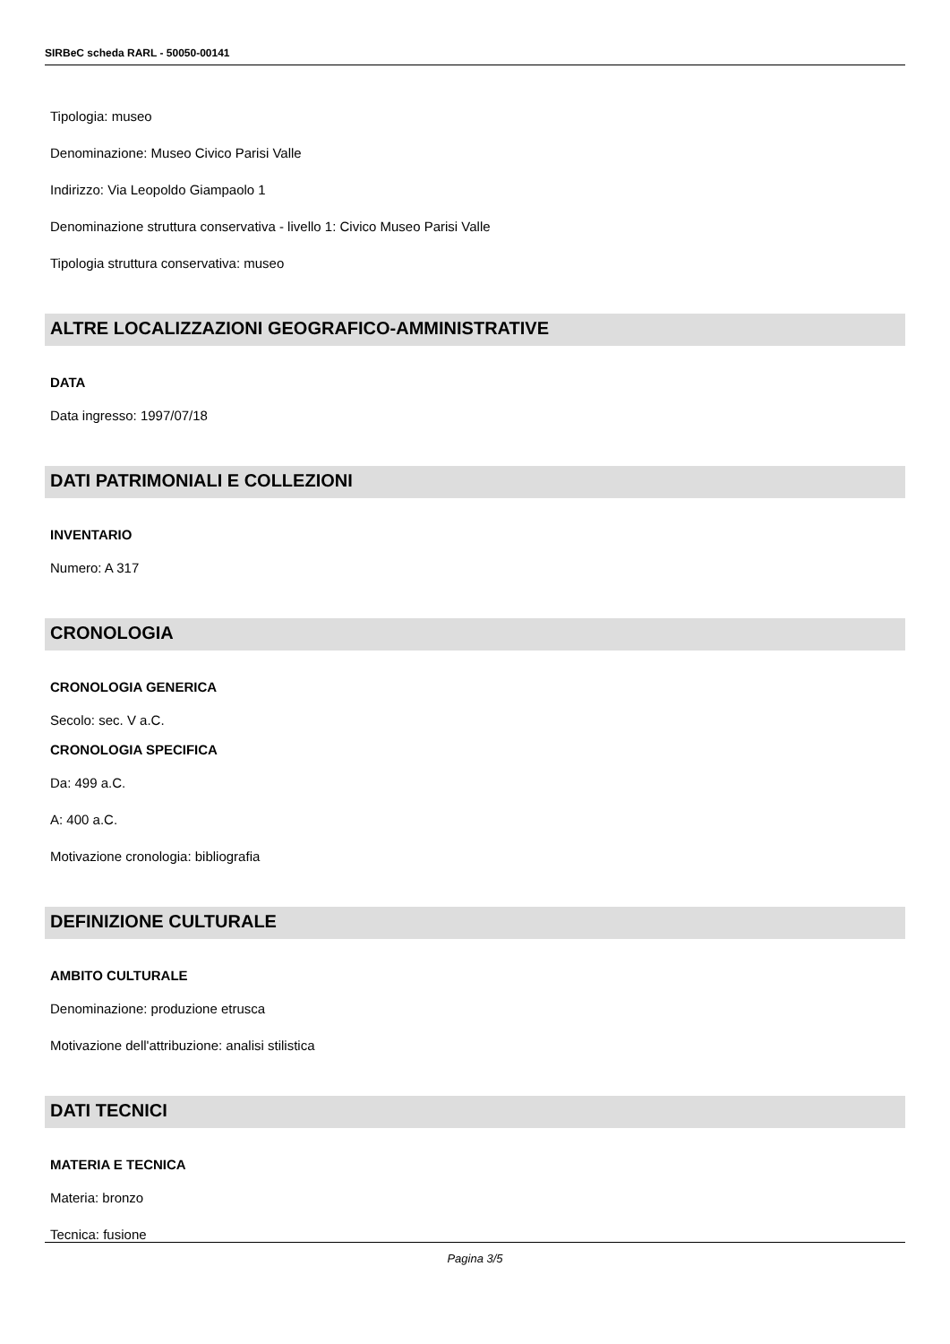SIRBeC scheda RARL - 50050-00141
Tipologia: museo
Denominazione: Museo Civico Parisi Valle
Indirizzo: Via Leopoldo Giampaolo 1
Denominazione struttura conservativa - livello 1: Civico Museo Parisi Valle
Tipologia struttura conservativa: museo
ALTRE LOCALIZZAZIONI GEOGRAFICO-AMMINISTRATIVE
DATA
Data ingresso: 1997/07/18
DATI PATRIMONIALI E COLLEZIONI
INVENTARIO
Numero: A 317
CRONOLOGIA
CRONOLOGIA GENERICA
Secolo: sec. V a.C.
CRONOLOGIA SPECIFICA
Da: 499 a.C.
A: 400 a.C.
Motivazione cronologia: bibliografia
DEFINIZIONE CULTURALE
AMBITO CULTURALE
Denominazione: produzione etrusca
Motivazione dell'attribuzione: analisi stilistica
DATI TECNICI
MATERIA E TECNICA
Materia: bronzo
Tecnica: fusione
Pagina 3/5